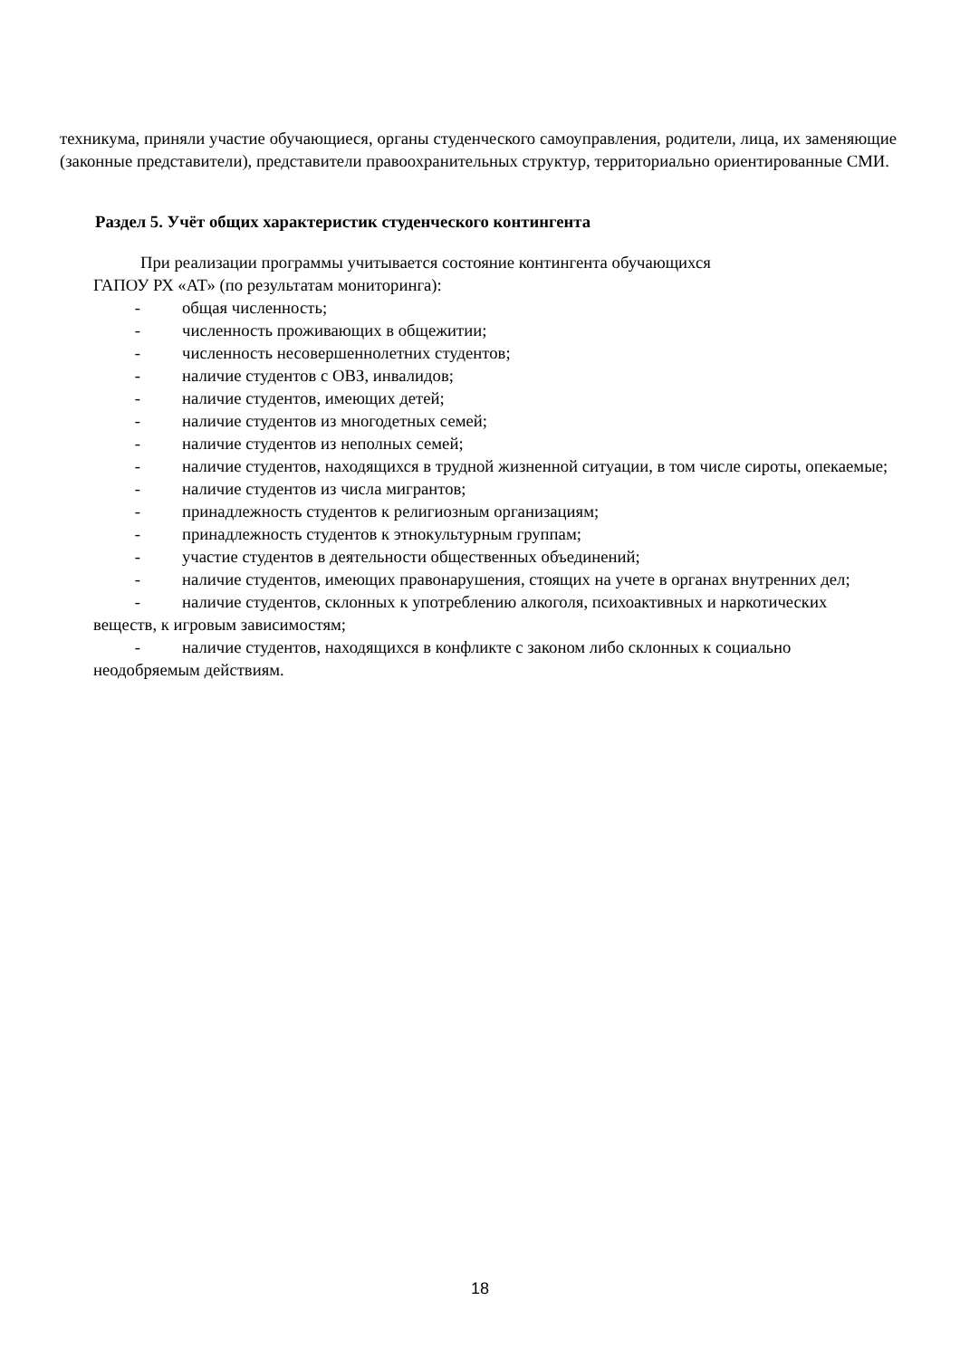техникума, приняли участие обучающиеся, органы студенческого самоуправления, родители, лица, их заменяющие (законные представители), представители правоохранительных структур, территориально ориентированные СМИ.
Раздел 5. Учёт общих характеристик студенческого контингента
При реализации программы учитывается состояние контингента обучающихся
ГАПОУ РХ «АТ» (по результатам мониторинга):
- общая численность;
- численность проживающих в общежитии;
- численность несовершеннолетних студентов;
- наличие студентов с ОВЗ, инвалидов;
- наличие студентов, имеющих детей;
- наличие студентов из многодетных семей;
- наличие студентов из неполных семей;
- наличие студентов, находящихся в трудной жизненной ситуации, в том числе сироты, опекаемые;
- наличие студентов из числа мигрантов;
- принадлежность студентов к религиозным организациям;
- принадлежность студентов к этнокультурным группам;
- участие студентов в деятельности общественных объединений;
- наличие студентов, имеющих правонарушения, стоящих на учете в органах внутренних дел;
- наличие студентов, склонных к употреблению алкоголя, психоактивных и наркотических веществ, к игровым зависимостям;
- наличие студентов, находящихся в конфликте с законом либо склонных к социально неодобряемым действиям.
18